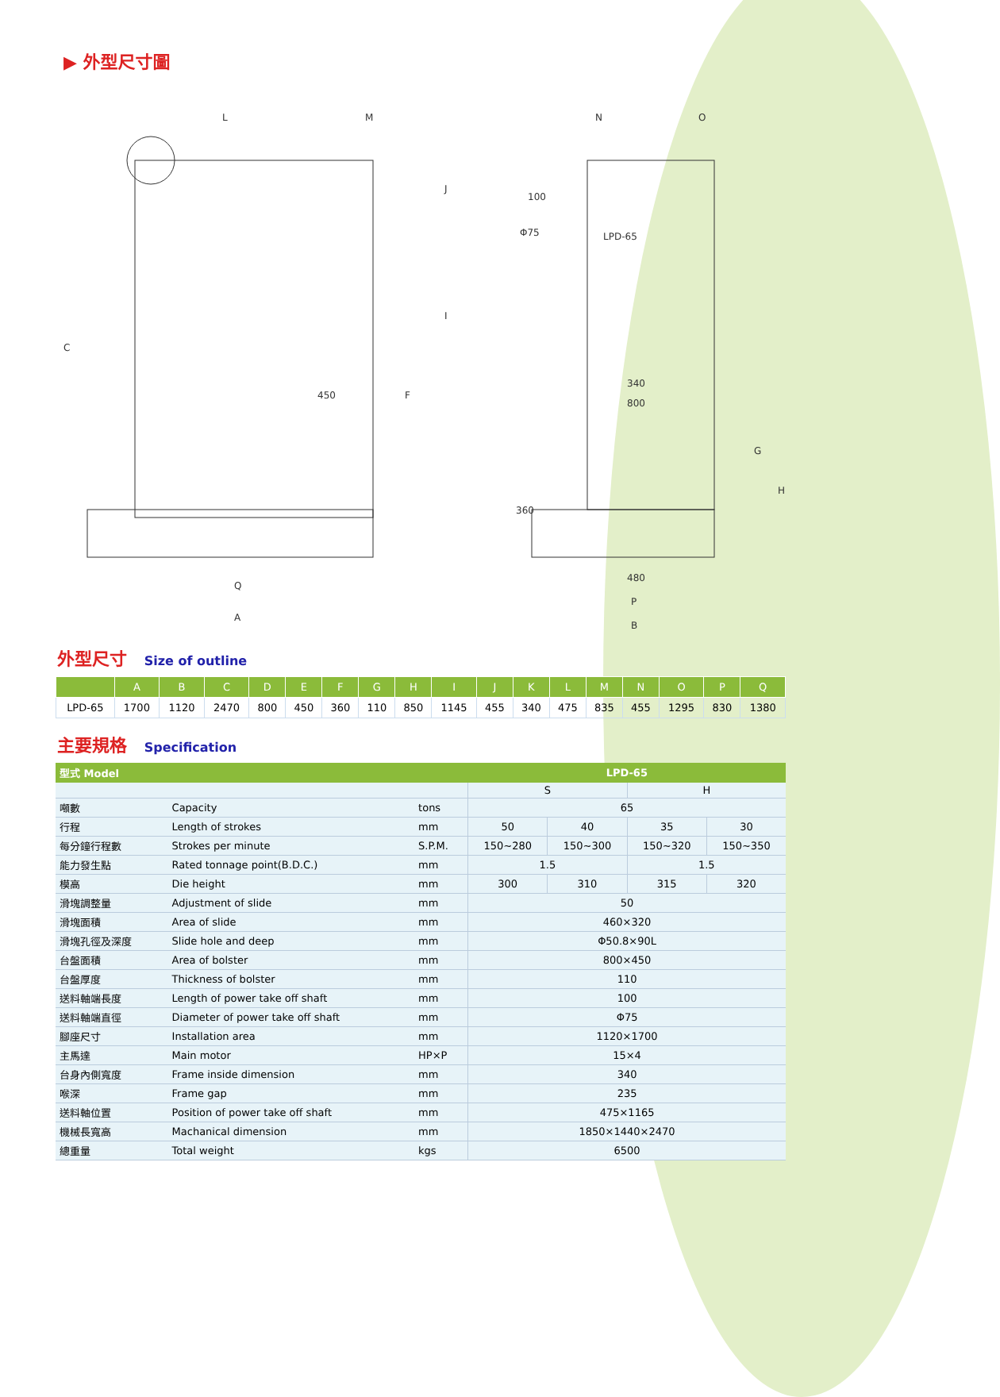▶ 外型尺寸圖
L
M
J
I
C
F
450
Q
A
N
O
100
Φ75
340
800
G
H
360
480
P
B
LPD-65
外型尺寸 Size of outline
| | A | B | C | D | E | F | G | H | I | J | K | L | M | N | O | P | Q |
| --- | --- | --- | --- | --- | --- | --- | --- | --- | --- | --- | --- | --- | --- | --- | --- | --- | --- |
| LPD-65 | 1700 | 1120 | 2470 | 800 | 450 | 360 | 110 | 850 | 1145 | 455 | 340 | 475 | 835 | 455 | 1295 | 830 | 1380 |
主要規格 Specification
| 型式 Model | | | LPD-65 | | | |
| --- | --- | --- | --- | --- | --- | --- |
| | | | S | | H | |
| 噸數 | Capacity | tons | 65 | | | |
| 行程 | Length of strokes | mm | 50 | 40 | 35 | 30 |
| 每分鐘行程數 | Strokes per minute | S.P.M. | 150~280 | 150~300 | 150~320 | 150~350 |
| 能力發生點 | Rated tonnage point(B.D.C.) | mm | 1.5 | | 1.5 | |
| 模高 | Die height | mm | 300 | 310 | 315 | 320 |
| 滑塊調整量 | Adjustment of slide | mm | 50 | | | |
| 滑塊面積 | Area of slide | mm | 460×320 | | | |
| 滑塊孔徑及深度 | Slide hole and deep | mm | Φ50.8×90L | | | |
| 台盤面積 | Area of bolster | mm | 800×450 | | | |
| 台盤厚度 | Thickness of bolster | mm | 110 | | | |
| 送料軸端長度 | Length of power take off shaft | mm | 100 | | | |
| 送料軸端直徑 | Diameter of power take off shaft | mm | Φ75 | | | |
| 腳座尺寸 | Installation area | mm | 1120×1700 | | | |
| 主馬達 | Main motor | HP×P | 15×4 | | | |
| 台身內側寬度 | Frame inside dimension | mm | 340 | | | |
| 喉深 | Frame gap | mm | 235 | | | |
| 送料軸位置 | Position of power take off shaft | mm | 475×1165 | | | |
| 機械長寬高 | Machanical dimension | mm | 1850×1440×2470 | | | |
| 總重量 | Total weight | kgs | 6500 | | | |